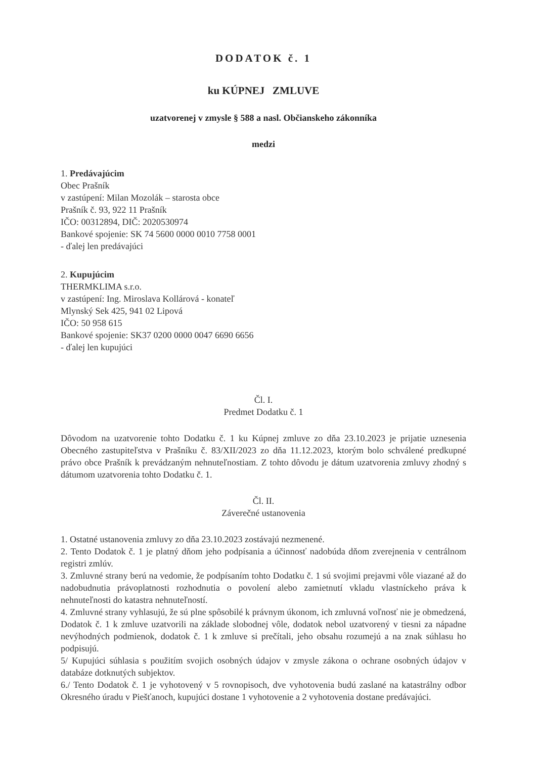DODATOK č. 1
ku KÚPNEJ ZMLUVE
uzatvorenej v zmysle § 588 a nasl. Občianskeho zákonníka
medzi
1. Predávajúcim
Obec Prašník
v zastúpení: Milan Mozolák – starosta obce
Prašník č. 93, 922 11 Prašník
IČO: 00312894, DIČ: 2020530974
Bankové spojenie: SK 74 5600 0000 0010 7758 0001
- ďalej len predávajúci
2. Kupujúcim
THERMKLIMA s.r.o.
v zastúpení: Ing. Miroslava Kollárová - konateľ
Mlynský Sek 425, 941 02 Lipová
IČO: 50 958 615
Bankové spojenie: SK37 0200 0000 0047 6690 6656
- ďalej len kupujúci
Čl. I.
Predmet Dodatku č. 1
Dôvodom na uzatvorenie tohto Dodatku č. 1 ku Kúpnej zmluve zo dňa 23.10.2023 je prijatie uznesenia Obecného zastupiteľstva v Prašníku č. 83/XII/2023 zo dňa 11.12.2023, ktorým bolo schválené predkupné právo obce Prašník k prevádzaným nehnuteľnostiam. Z tohto dôvodu je dátum uzatvorenia zmluvy zhodný s dátumom uzatvorenia tohto Dodatku č. 1.
Čl. II.
Záverečné ustanovenia
1. Ostatné ustanovenia zmluvy zo dňa 23.10.2023 zostávajú nezmenené.
2. Tento Dodatok č. 1 je platný dňom jeho podpísania a účinnosť nadobúda dňom zverejnenia v centrálnom registri zmlúv.
3. Zmluvné strany berú na vedomie, že podpísaním tohto Dodatku č. 1 sú svojimi prejavmi vôle viazané až do nadobudnutia právoplatnosti rozhodnutia o povolení alebo zamietnutí vkladu vlastníckeho práva k nehnuteľnosti do katastra nehnuteľností.
4. Zmluvné strany vyhlasujú, že sú plne spôsobilé k právnym úkonom, ich zmluvná voľnosť nie je obmedzená, Dodatok č. 1 k zmluve uzatvorili na základe slobodnej vôle, dodatok nebol uzatvorený v tiesni za nápadne nevýhodných podmienok, dodatok č. 1 k zmluve si prečítali, jeho obsahu rozumejú a na znak súhlasu ho podpisujú.
5/ Kupujúci súhlasia s použitím svojich osobných údajov v zmysle zákona o ochrane osobných údajov v databáze dotknutých subjektov.
6./ Tento Dodatok č. 1 je vyhotovený v 5 rovnopisoch, dve vyhotovenia budú zaslané na katastrálny odbor Okresného úradu v Piešťanoch, kupujúci dostane 1 vyhotovenie a 2 vyhotovenia dostane predávajúci.